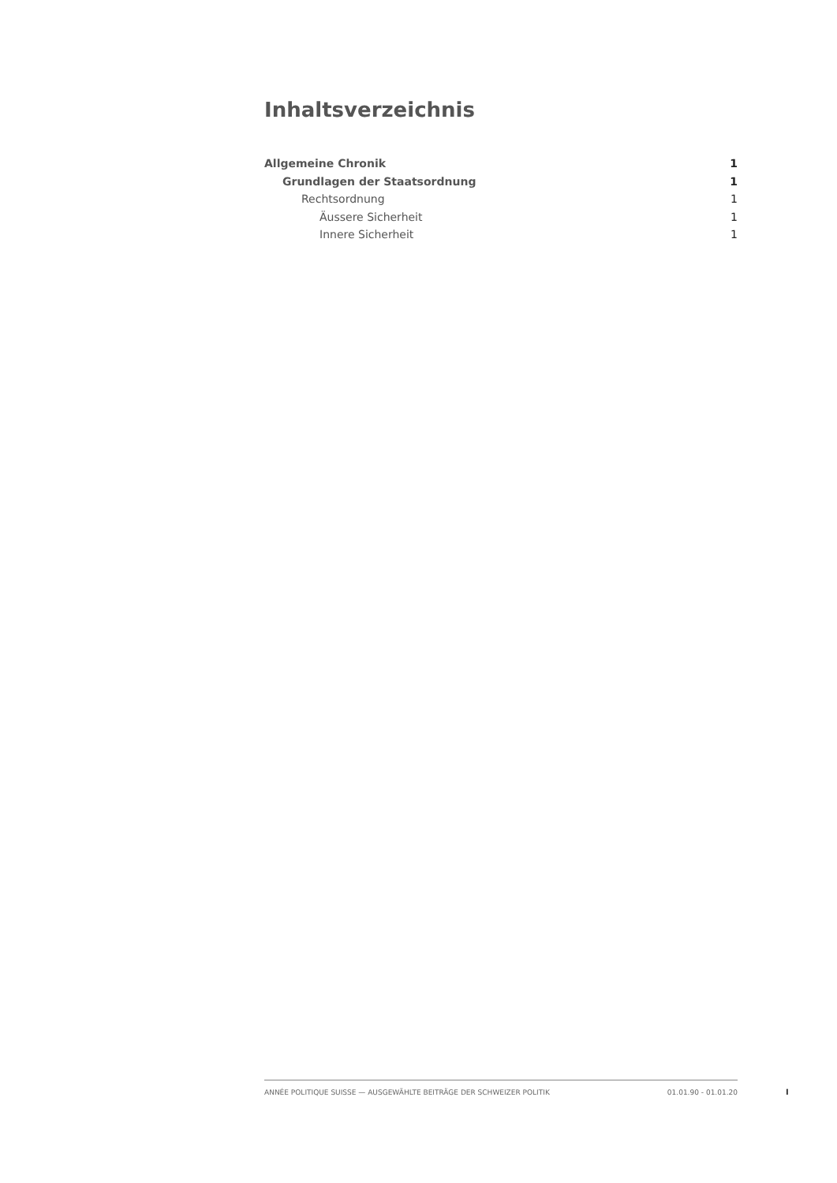Inhaltsverzeichnis
Allgemeine Chronik 1
Grundlagen der Staatsordnung 1
Rechtsordnung 1
Äussere Sicherheit 1
Innere Sicherheit 1
ANNÉE POLITIQUE SUISSE — AUSGEWÄHLTE BEITRÄGE DER SCHWEIZER POLITIK 01.01.90 - 01.01.20
I